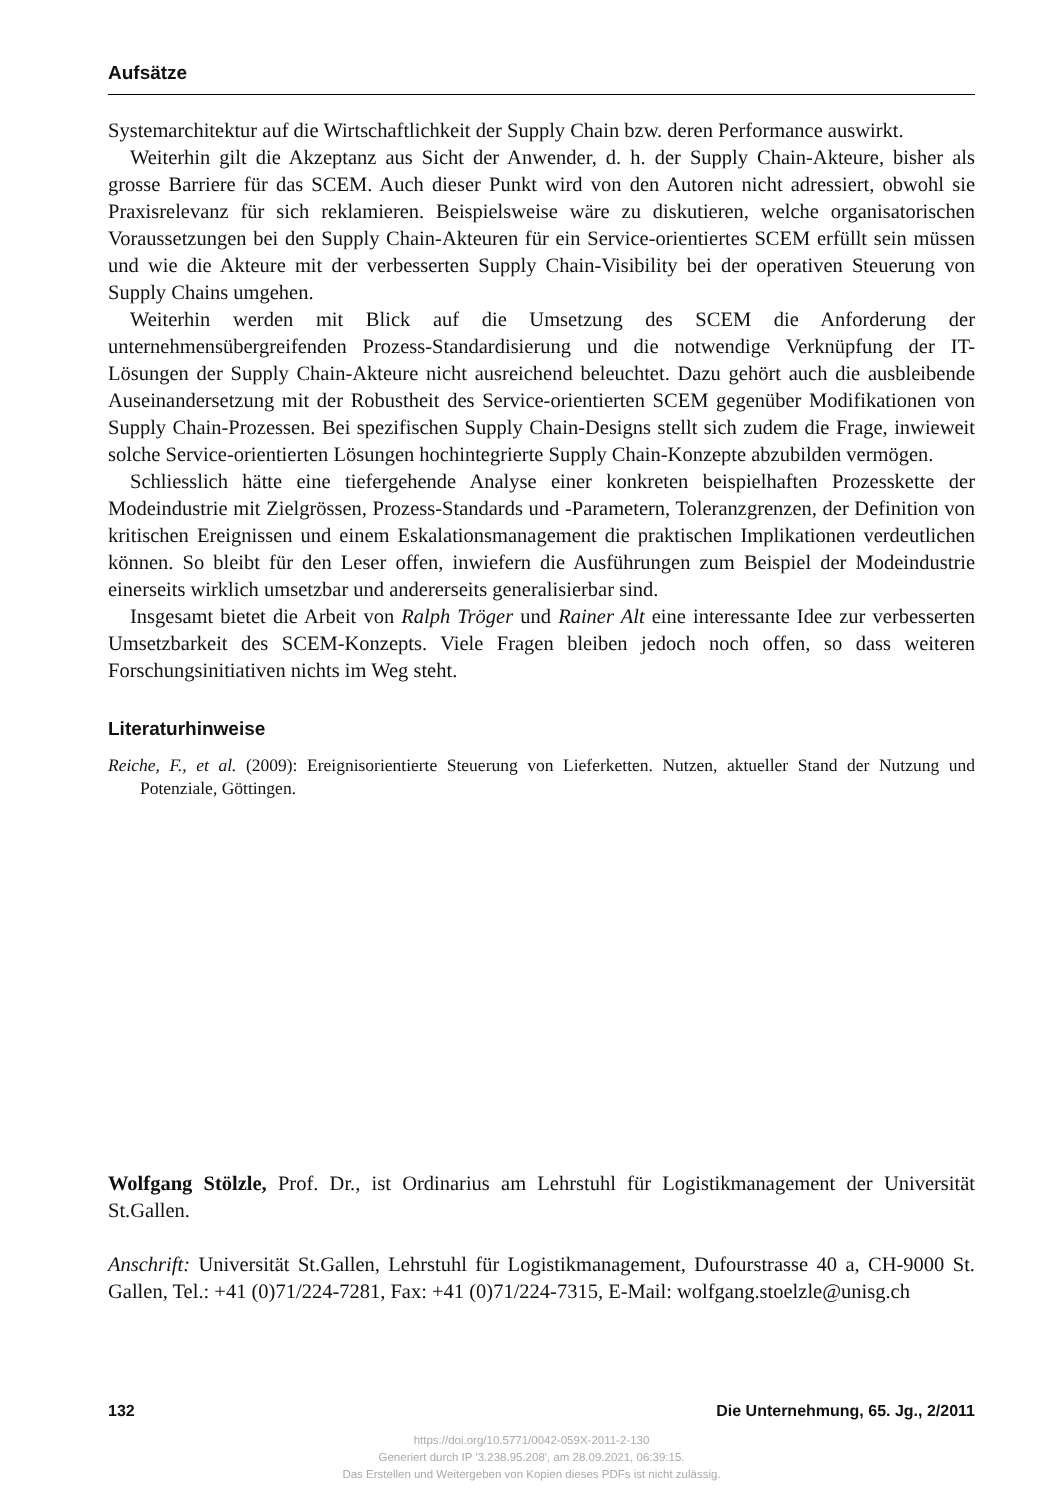Aufsätze
Systemarchitektur auf die Wirtschaftlichkeit der Supply Chain bzw. deren Performance auswirkt.
Weiterhin gilt die Akzeptanz aus Sicht der Anwender, d. h. der Supply Chain-Akteure, bisher als grosse Barriere für das SCEM. Auch dieser Punkt wird von den Autoren nicht adressiert, obwohl sie Praxisrelevanz für sich reklamieren. Beispielsweise wäre zu diskutieren, welche organisatorischen Voraussetzungen bei den Supply Chain-Akteuren für ein Service-orientiertes SCEM erfüllt sein müssen und wie die Akteure mit der verbesserten Supply Chain-Visibility bei der operativen Steuerung von Supply Chains umgehen.
Weiterhin werden mit Blick auf die Umsetzung des SCEM die Anforderung der unternehmensübergreifenden Prozess-Standardisierung und die notwendige Verknüpfung der IT-Lösungen der Supply Chain-Akteure nicht ausreichend beleuchtet. Dazu gehört auch die ausbleibende Auseinandersetzung mit der Robustheit des Service-orientierten SCEM gegenüber Modifikationen von Supply Chain-Prozessen. Bei spezifischen Supply Chain-Designs stellt sich zudem die Frage, inwieweit solche Service-orientierten Lösungen hochintegrierte Supply Chain-Konzepte abzubilden vermögen.
Schliesslich hätte eine tiefergehende Analyse einer konkreten beispielhaften Prozesskette der Modeindustrie mit Zielgrössen, Prozess-Standards und -Parametern, Toleranzgrenzen, der Definition von kritischen Ereignissen und einem Eskalationsmanagement die praktischen Implikationen verdeutlichen können. So bleibt für den Leser offen, inwiefern die Ausführungen zum Beispiel der Modeindustrie einerseits wirklich umsetzbar und andererseits generalisierbar sind.
Insgesamt bietet die Arbeit von Ralph Tröger und Rainer Alt eine interessante Idee zur verbesserten Umsetzbarkeit des SCEM-Konzepts. Viele Fragen bleiben jedoch noch offen, so dass weiteren Forschungsinitiativen nichts im Weg steht.
Literaturhinweise
Reiche, F., et al. (2009): Ereignisorientierte Steuerung von Lieferketten. Nutzen, aktueller Stand der Nutzung und Potenziale, Göttingen.
Wolfgang Stölzle, Prof. Dr., ist Ordinarius am Lehrstuhl für Logistikmanagement der Universität St.Gallen.
Anschrift: Universität St.Gallen, Lehrstuhl für Logistikmanagement, Dufourstrasse 40 a, CH-9000 St. Gallen, Tel.: +41 (0)71/224-7281, Fax: +41 (0)71/224-7315, E-Mail: wolfgang.stoelzle@unisg.ch
132 Die Unternehmung, 65. Jg., 2/2011
https://doi.org/10.5771/0042-059X-2011-2-130
Generiert durch IP '3.238.95.208', am 28.09.2021, 06:39:15.
Das Erstellen und Weitergeben von Kopien dieses PDFs ist nicht zulässig.